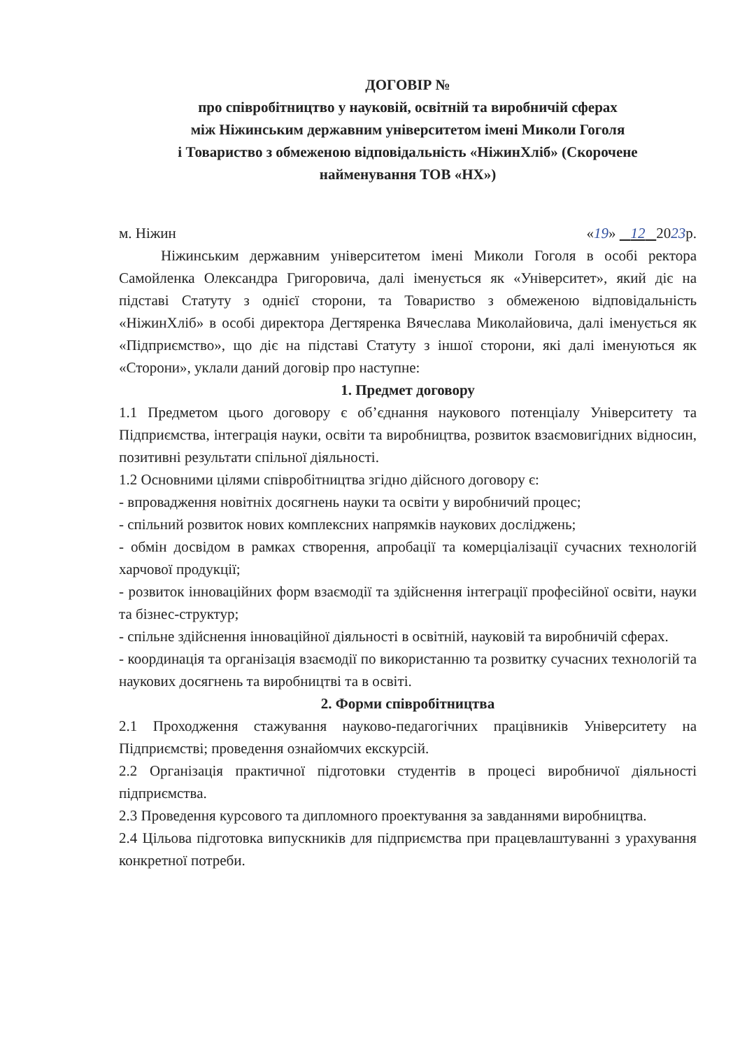ДОГОВІР №
про співробітництво у науковій, освітній та виробничій сферах
між Ніжинським державним університетом імені Миколи Гоголя
і Товариство з обмеженою відповідальність «НіжинХліб» (Скорочене
найменування ТОВ «НХ»)
м. Ніжин «19» 12 2023р.
Ніжинським державним університетом імені Миколи Гоголя в особі ректора Самойленка Олександра Григоровича, далі іменується як «Університет», який діє на підставі Статуту з однієї сторони, та Товариство з обмеженою відповідальність «НіжинХліб» в особі директора Дегтяренка Вячеслава Миколайовича, далі іменується як «Підприємство», що діє на підставі Статуту з іншої сторони, які далі іменуються як «Сторони», уклали даний договір про наступне:
1. Предмет договору
1.1 Предметом цього договору є об’єднання наукового потенціалу Університету та Підприємства, інтеграція науки, освіти та виробництва, розвиток взаємовигідних відносин, позитивні результати спільної діяльності.
1.2 Основними цілями співробітництва згідно дійсного договору є:
- впровадження новітніх досягнень науки та освіти у виробничий процес;
- спільний розвиток нових комплексних напрямків наукових досліджень;
- обмін досвідом в рамках створення, апробації та комерціалізації сучасних технологій харчової продукції;
- розвиток інноваційних форм взаємодії та здійснення інтеграції професійної освіти, науки та бізнес-структур;
- спільне здійснення інноваційної діяльності в освітній, науковій та виробничій сферах.
- координація та організація взаємодії по використанню та розвитку сучасних технологій та наукових досягнень та виробництві та в освіті.
2. Форми співробітництва
2.1 Проходження стажування науково-педагогічних працівників Університету на Підприємстві; проведення ознайомчих екскурсій.
2.2 Організація практичної підготовки студентів в процесі виробничої діяльності підприємства.
2.3 Проведення курсового та дипломного проектування за завданнями виробництва.
2.4 Цільова підготовка випускників для підприємства при працевлаштуванні з урахування конкретної потреби.